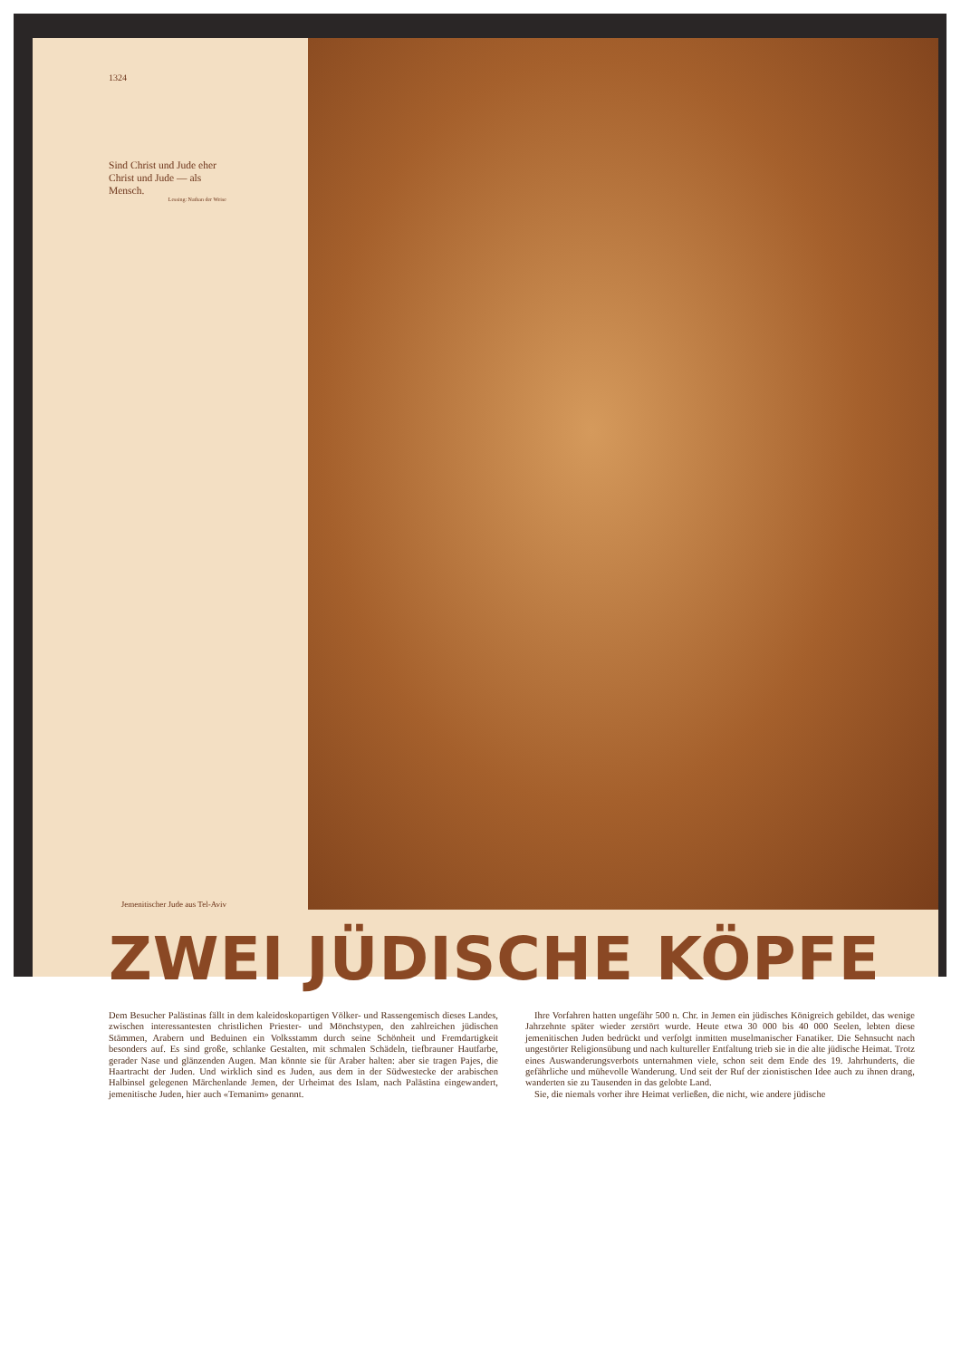1324
Sind Christ und Jude eher Christ und Jude — als Mensch.
Lessing: Nathan der Weise
Jemenitischer Jude aus Tel-Aviv
ZWEI JÜDISCHE KÖPFE
Dem Besucher Palästinas fällt in dem kaleidoskopartigen Völker- und Rassengemisch dieses Landes, zwischen interessantesten christlichen Priester- und Mönchstypen, den zahlreichen jüdischen Stämmen, Arabern und Beduinen ein Volksstamm durch seine Schönheit und Fremdartigkeit besonders auf. Es sind große, schlanke Gestalten, mit schmalen Schädeln, tiefbrauner Hautfarbe, gerader Nase und glänzenden Augen. Man könnte sie für Araber halten: aber sie tragen Pajes, die Haartracht der Juden. Und wirklich sind es Juden, aus dem in der Südwestecke der arabischen Halbinsel gelegenen Märchenlande Jemen, der Urheimat des Islam, nach Palästina eingewandert, jemenitische Juden, hier auch «Temanim» genannt.
Ihre Vorfahren hatten ungefähr 500 n. Chr. in Jemen ein jüdisches Königreich gebildet, das wenige Jahrzehnte später wieder zerstört wurde. Heute etwa 30 000 bis 40 000 Seelen, lebten diese jemenitischen Juden bedrückt und verfolgt inmitten muselmanischer Fanatiker. Die Sehnsucht nach ungestörter Religionsübung und nach kultureller Entfaltung trieb sie in die alte jüdische Heimat. Trotz eines Auswanderungsverbots unternahmen viele, schon seit dem Ende des 19. Jahrhunderts, die gefährliche und mühevolle Wanderung. Und seit der Ruf der zionistischen Idee auch zu ihnen drang, wanderten sie zu Tausenden in das gelobte Land.
Sie, die niemals vorher ihre Heimat verließen, die nicht, wie andere jüdische